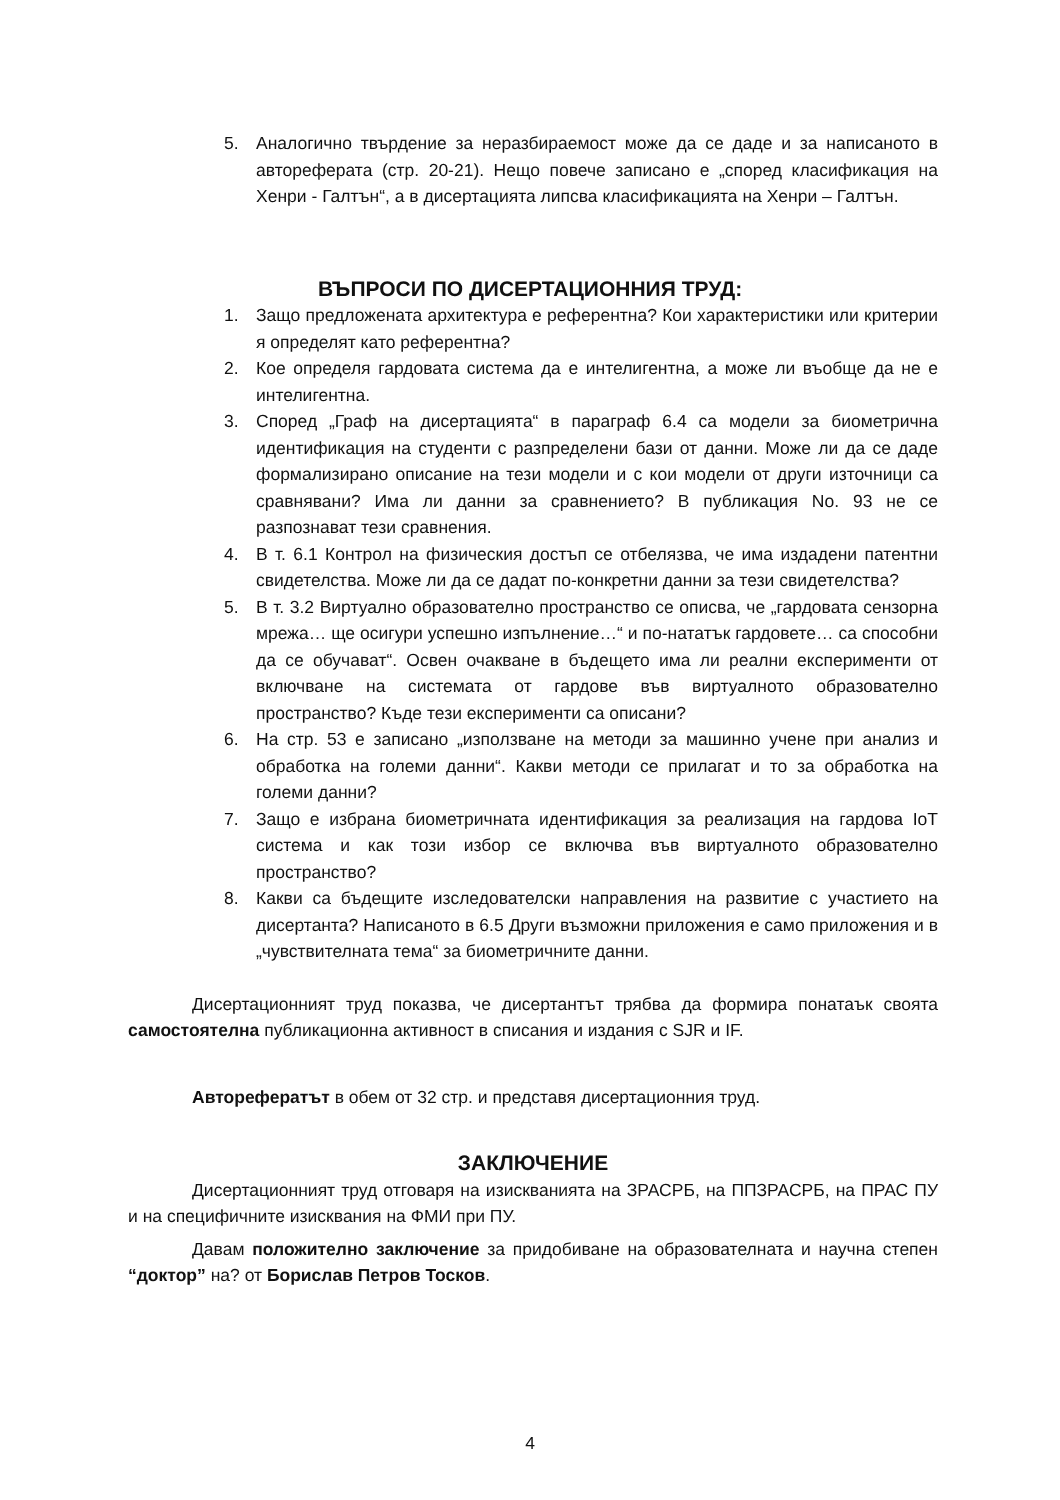5. Аналогично твърдение за неразбираемост може да се даде и за написаното в автореферата (стр. 20-21). Нещо повече записано е „според класификация на Хенри - Галтън“, а в дисертацията липсва класификацията на Хенри – Галтън.
ВЪПРОСИ ПО ДИСЕРТАЦИОННИЯ ТРУД:
1. Защо предложената архитектура е референтна? Кои характеристики или критерии я определят като референтна?
2. Кое определя гардовата система да е интелигентна, а може ли въобще да не е интелигентна.
3. Според „Граф на дисертацията“ в параграф 6.4 са модели за биометрична идентификация на студенти с разпределени бази от данни. Може ли да се даде формализирано описание на тези модели и с кои модели от други източници са сравнявани? Има ли данни за сравнението? В публикация No. 93 не се разпознават тези сравнения.
4. В т. 6.1 Контрол на физическия достъп се отбелязва, че има издадени патентни свидетелства. Може ли да се дадат по-конкретни данни за тези свидетелства?
5. В т. 3.2 Виртуално образователно пространство се описва, че „гардовата сензорна мрежа… ще осигури успешно изпълнение…“ и по-нататък гардовете… са способни да се обучават“. Освен очакване в бъдещето има ли реални експерименти от включване на системата от гардове във виртуалното образователно пространство? Къде тези експерименти са описани?
6. На стр. 53 е записано „използване на методи за машинно учене при анализ и обработка на големи данни“. Какви методи се прилагат и то за обработка на големи данни?
7. Защо е избрана биометричната идентификация за реализация на гардова IoT система и как този избор се включва във виртуалното образователно пространство?
8. Какви са бъдещите изследователски направления на развитие с участието на дисертанта? Написаното в 6.5 Други възможни приложения е само приложения и в „чувствителната тема“ за биометричните данни.
Дисертационният труд показва, че дисертантът трябва да формира понатаък своята самостоятелна публикационна активност в списания и издания с SJR и IF.
Авторефератът в обем от 32 стр. и представя дисертационния труд.
ЗАКЛЮЧЕНИЕ
Дисертационният труд отговаря на изискванията на ЗРАСРБ, на ППЗРАСРБ, на ПРАС ПУ и на специфичните изисквания на ФМИ при ПУ.
Давам положително заключение за придобиване на образователната и научна степен “доктор” на? от Борислав Петров Тосков.
4